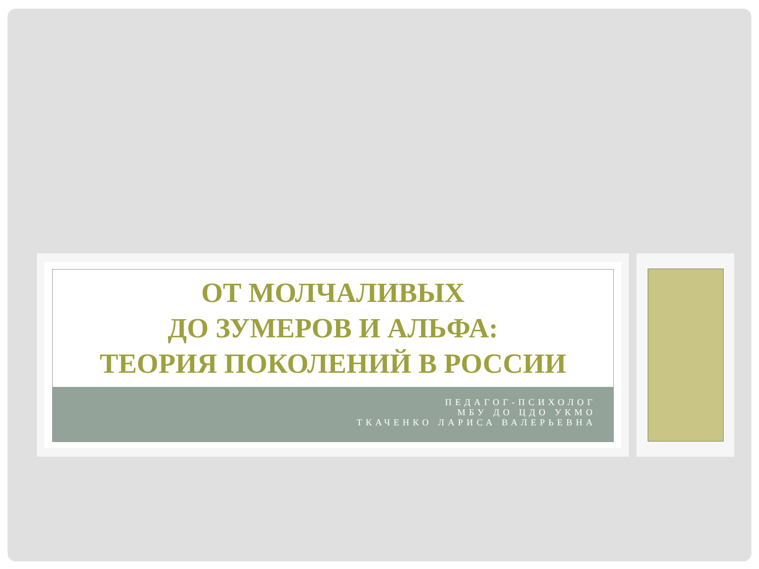ОТ МОЛЧАЛИВЫХ
ДО ЗУМЕРОВ И АЛЬФА:
ТЕОРИЯ ПОКОЛЕНИЙ В РОССИИ
ПЕДАГОГ-ПСИХОЛОГ
МБУ ДО ЦДО УКМО
ТКАЧЕНКО ЛАРИСА ВАЛЕРЬЕВНА